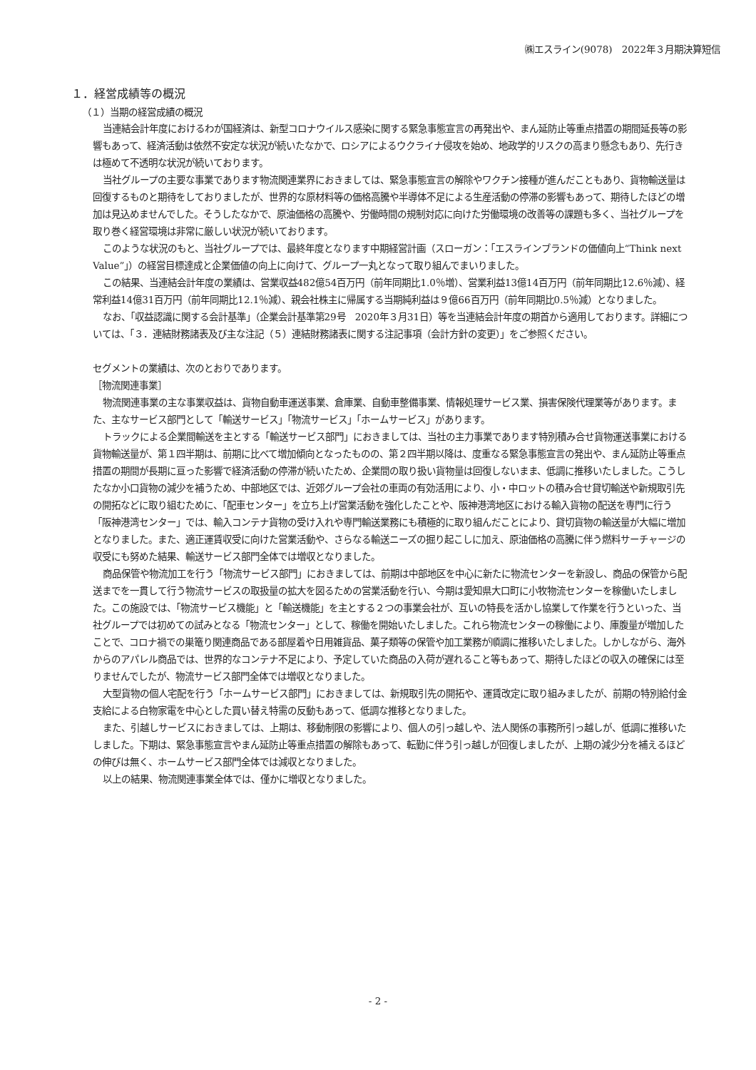㈱エスライン(9078)　2022年３月期決算短信
１．経営成績等の概況
（１）当期の経営成績の概況
当連結会計年度におけるわが国経済は、新型コロナウイルス感染に関する緊急事態宣言の再発出や、まん延防止等重点措置の期間延長等の影響もあって、経済活動は依然不安定な状況が続いたなかで、ロシアによるウクライナ侵攻を始め、地政学的リスクの高まり懸念もあり、先行きは極めて不透明な状況が続いております。
当社グループの主要な事業であります物流関連業界におきましては、緊急事態宣言の解除やワクチン接種が進んだこともあり、貨物輸送量は回復するものと期待をしておりましたが、世界的な原材料等の価格高騰や半導体不足による生産活動の停滞の影響もあって、期待したほどの増加は見込めませんでした。そうしたなかで、原油価格の高騰や、労働時間の規制対応に向けた労働環境の改善等の課題も多く、当社グループを取り巻く経営環境は非常に厳しい状況が続いております。
このような状況のもと、当社グループでは、最終年度となります中期経営計画（スローガン：「エスラインブランドの価値向上“Think next Value”」）の経営目標達成と企業価値の向上に向けて、グループ一丸となって取り組んでまいりました。
この結果、当連結会計年度の業績は、営業収益482億54百万円（前年同期比1.0％増）、営業利益13億14百万円（前年同期比12.6％減）、経常利益14億31百万円（前年同期比12.1％減）、親会社株主に帰属する当期純利益は９億66百万円（前年同期比0.5％減）となりました。
なお、「収益認識に関する会計基準」（企業会計基準第29号　2020年３月31日）等を当連結会計年度の期首から適用しております。詳細については、「３．連結財務諸表及び主な注記（５）連結財務諸表に関する注記事項（会計方針の変更）」をご参照ください。
セグメントの業績は、次のとおりであります。
［物流関連事業］
物流関連事業の主な事業収益は、貨物自動車運送事業、倉庫業、自動車整備事業、情報処理サービス業、損害保険代理業等があります。また、主なサービス部門として「輸送サービス」「物流サービス」「ホームサービス」があります。
トラックによる企業間輸送を主とする「輸送サービス部門」におきましては、当社の主力事業であります特別積み合せ貨物運送事業における貨物輸送量が、第１四半期は、前期に比べて増加傾向となったものの、第２四半期以降は、度重なる緊急事態宣言の発出や、まん延防止等重点措置の期間が長期に亘った影響で経済活動の停滞が続いたため、企業間の取り扱い貨物量は回復しないまま、低調に推移いたしました。こうしたなか小口貨物の減少を補うため、中部地区では、近郊グループ会社の車両の有効活用により、小・中ロットの積み合せ貸切輸送や新規取引先の開拓などに取り組むために、「配車センター」を立ち上げ営業活動を強化したことや、阪神港湾地区における輸入貨物の配送を専門に行う「阪神港湾センター」では、輸入コンテナ貨物の受け入れや専門輸送業務にも積極的に取り組んだことにより、貸切貨物の輸送量が大幅に増加となりました。また、適正運賃収受に向けた営業活動や、さらなる輸送ニーズの掘り起こしに加え、原油価格の高騰に伴う燃料サーチャージの収受にも努めた結果、輸送サービス部門全体では増収となりました。
商品保管や物流加工を行う「物流サービス部門」におきましては、前期は中部地区を中心に新たに物流センターを新設し、商品の保管から配送までを一貫して行う物流サービスの取扱量の拡大を図るための営業活動を行い、今期は愛知県大口町に小牧物流センターを稼働いたしました。この施設では、「物流サービス機能」と「輸送機能」を主とする２つの事業会社が、互いの特長を活かし協業して作業を行うといった、当社グループでは初めての試みとなる「物流センター」として、稼働を開始いたしました。これら物流センターの稼働により、庫腹量が増加したことで、コロナ禍での巣篭り関連商品である部屋着や日用雑貨品、菓子類等の保管や加工業務が順調に推移いたしました。しかしながら、海外からのアパレル商品では、世界的なコンテナ不足により、予定していた商品の入荷が遅れること等もあって、期待したほどの収入の確保には至りませんでしたが、物流サービス部門全体では増収となりました。
大型貨物の個人宅配を行う「ホームサービス部門」におきましては、新規取引先の開拓や、運賃改定に取り組みましたが、前期の特別給付金支給による白物家電を中心とした買い替え特需の反動もあって、低調な推移となりました。
また、引越しサービスにおきましては、上期は、移動制限の影響により、個人の引っ越しや、法人関係の事務所引っ越しが、低調に推移いたしました。下期は、緊急事態宣言やまん延防止等重点措置の解除もあって、転勤に伴う引っ越しが回復しましたが、上期の減少分を補えるほどの伸びは無く、ホームサービス部門全体では減収となりました。
以上の結果、物流関連事業全体では、僅かに増収となりました。
- 2 -